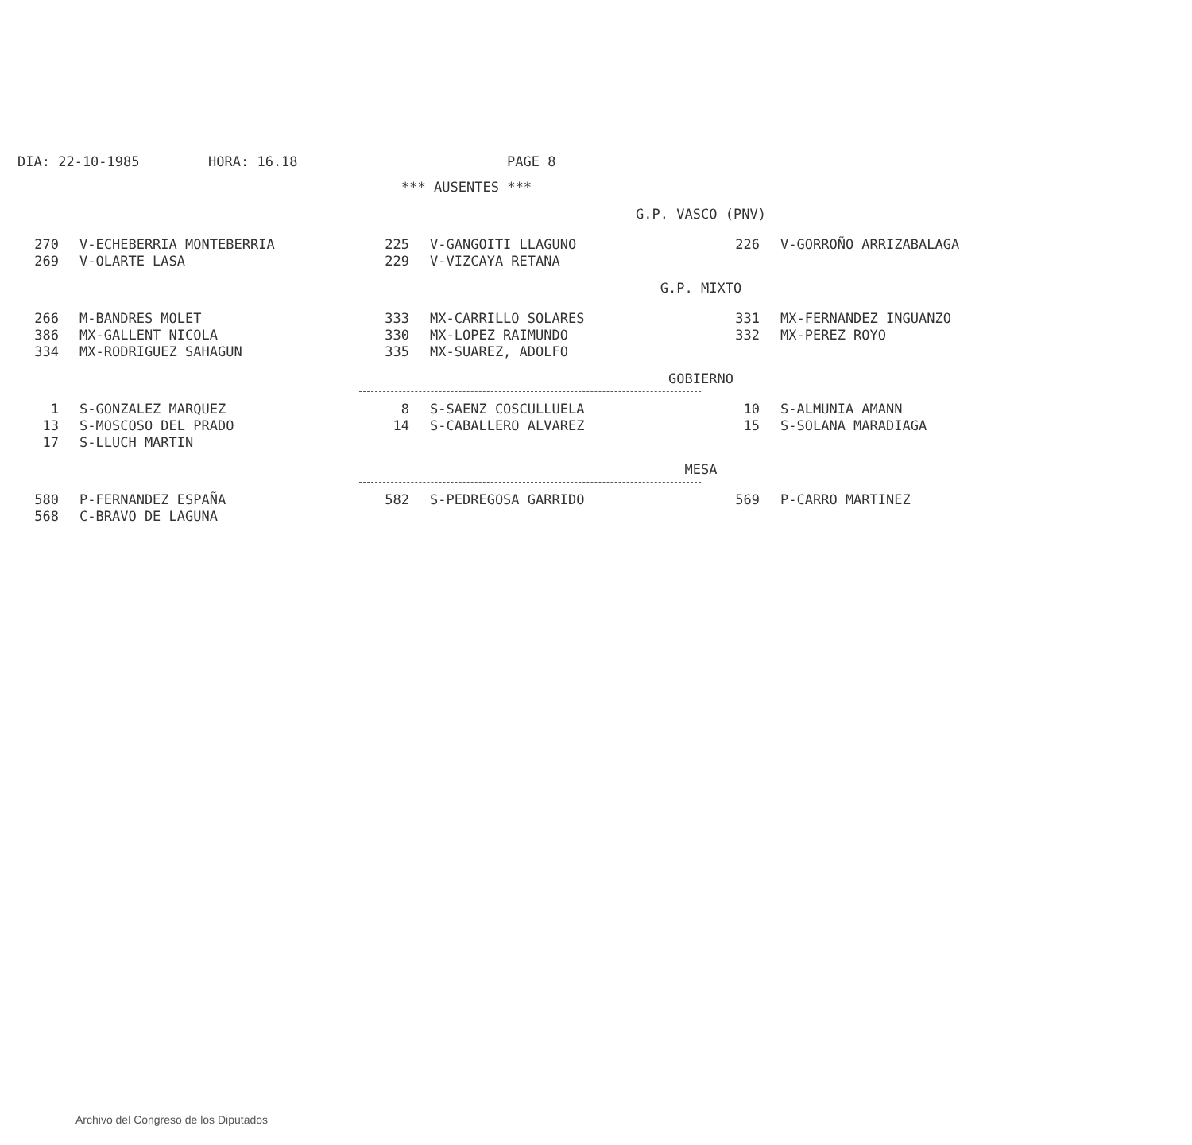DIA: 22-10-1985 HORA: 16.18 PAGE 8
*** AUSENTES ***
G.P. VASCO (PNV)
| 270 | V-ECHEBERRIA MONTEBERRIA | 225 | V-GANGOITI LLAGUNO | 226 | V-GORROÑO ARRIZABALAGA |
| 269 | V-OLARTE LASA | 229 | V-VIZCAYA RETANA | | |
G.P. MIXTO
| 266 | M-BANDRES MOLET | 333 | MX-CARRILLO SOLARES | 331 | MX-FERNANDEZ INGUANZO |
| 386 | MX-GALLENT NICOLA | 330 | MX-LOPEZ RAIMUNDO | 332 | MX-PEREZ ROYO |
| 334 | MX-RODRIGUEZ SAHAGUN | 335 | MX-SUAREZ, ADOLFO | | |
GOBIERNO
| 1 | S-GONZALEZ MARQUEZ | 8 | S-SAENZ COSCULLUELA | 10 | S-ALMUNIA AMANN |
| 13 | S-MOSCOSO DEL PRADO | 14 | S-CABALLERO ALVAREZ | 15 | S-SOLANA MARADIAGA |
| 17 | S-LLUCH MARTIN | | | | |
MESA
| 580 | P-FERNANDEZ ESPAÑA | 582 | S-PEDREGOSA GARRIDO | 569 | P-CARRO MARTINEZ |
| 568 | C-BRAVO DE LAGUNA | | | | |
Archivo del Congreso de los Diputados